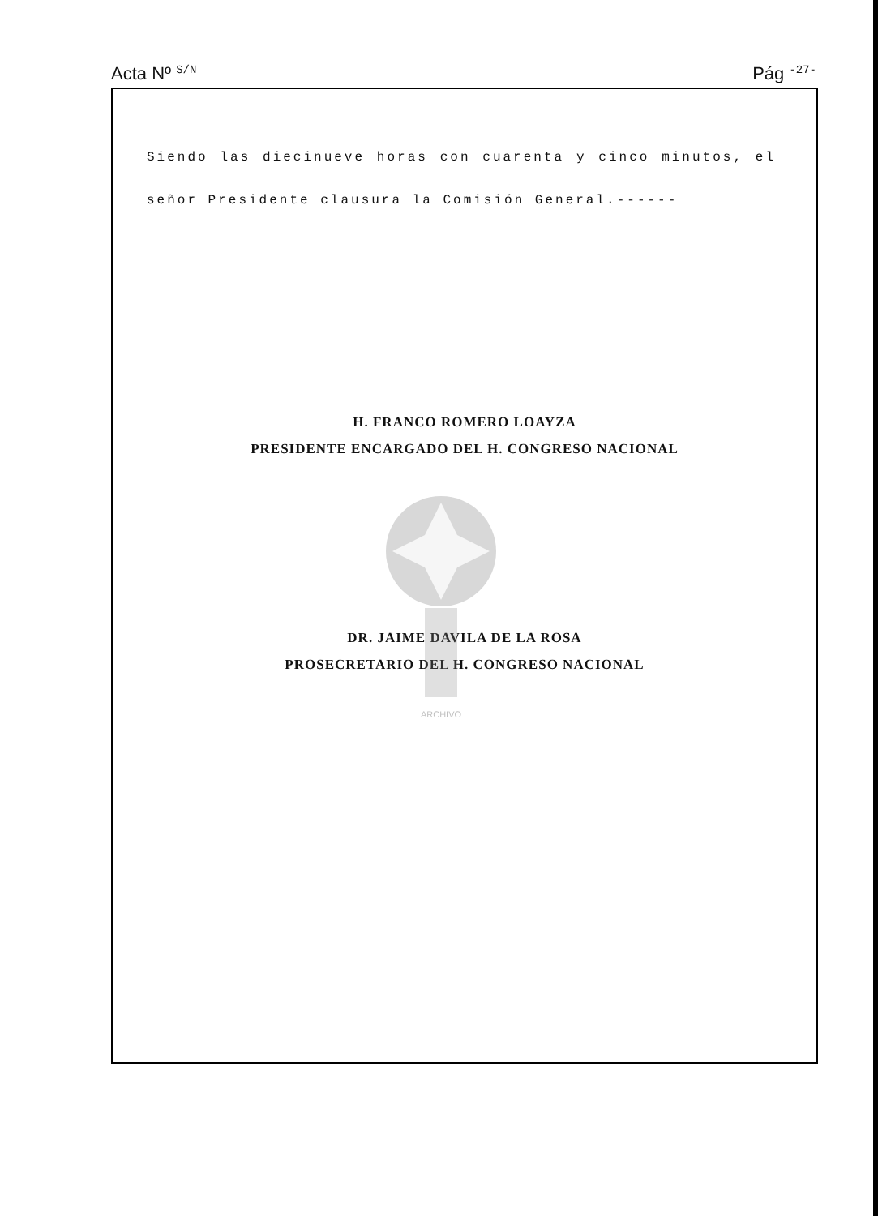Acta Nº S/N Pág -27-
Siendo las diecinueve horas con cuarenta y cinco minutos, el señor Presidente clausura la Comisión General.------
ARCHIVO
H. FRANCO ROMERO LOAYZA
PRESIDENTE ENCARGADO DEL H. CONGRESO NACIONAL
DR. JAIME DAVILA DE LA ROSA
PROSECRETARIO DEL H. CONGRESO NACIONAL